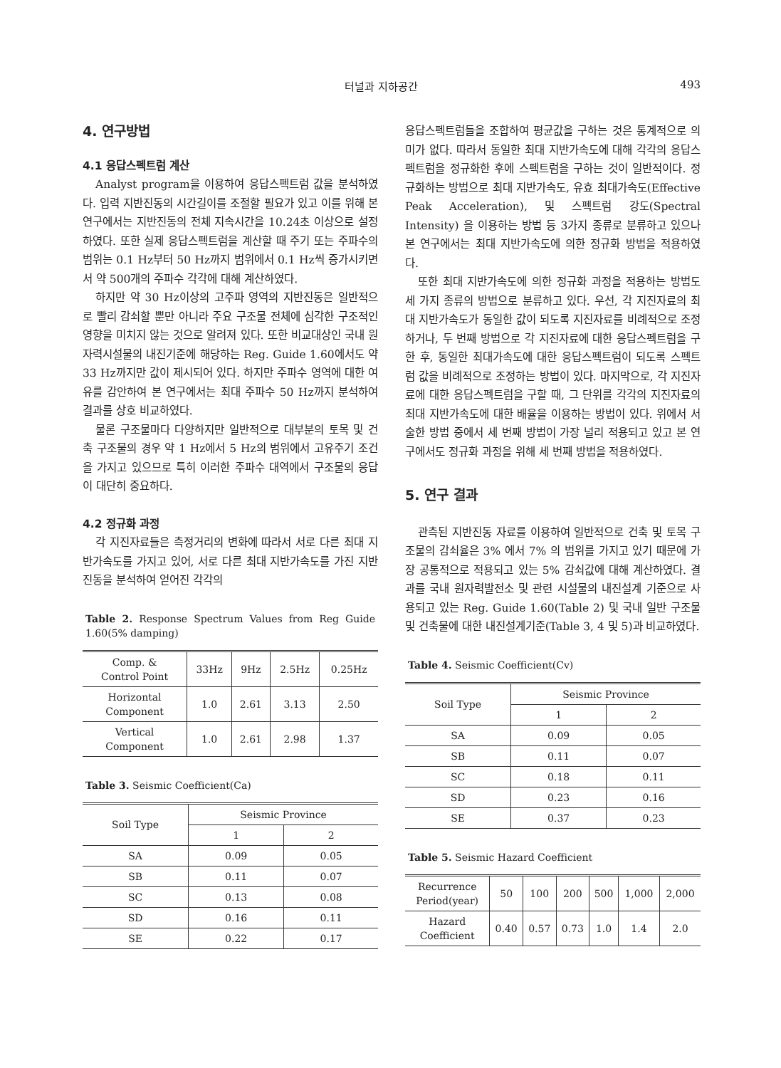터널과 지하공간 493
4. 연구방법
4.1 응답스펙트럼 계산
Analyst program을 이용하여 응답스펙트럼 값을 분석하였다. 입력 지반진동의 시간길이를 조절할 필요가 있고 이를 위해 본 연구에서는 지반진동의 전체 지속시간을 10.24초 이상으로 설정하였다. 또한 실제 응답스펙트럼을 계산할 때 주기 또는 주파수의 범위는 0.1 Hz부터 50 Hz까지 범위에서 0.1 Hz씩 증가시키면서 약 500개의 주파수 각각에 대해 계산하였다.
하지만 약 30 Hz이상의 고주파 영역의 지반진동은 일반적으로 빨리 감쇠할 뿐만 아니라 주요 구조물 전체에 심각한 구조적인 영향을 미치지 않는 것으로 알려져 있다. 또한 비교대상인 국내 원자력시설물의 내진기준에 해당하는 Reg. Guide 1.60에서도 약 33 Hz까지만 값이 제시되어 있다. 하지만 주파수 영역에 대한 여유를 감안하여 본 연구에서는 최대 주파수 50 Hz까지 분석하여 결과를 상호 비교하였다.
물론 구조물마다 다양하지만 일반적으로 대부분의 토목 및 건축 구조물의 경우 약 1 Hz에서 5 Hz의 범위에서 고유주기 조건을 가지고 있으므로 특히 이러한 주파수 대역에서 구조물의 응답이 대단히 중요하다.
4.2 정규화 과정
각 지진자료들은 측정거리의 변화에 따라서 서로 다른 최대 지반가속도를 가지고 있어, 서로 다른 최대 지반가속도를 가진 지반진동을 분석하여 얻어진 각각의
Table 2. Response Spectrum Values from Reg Guide 1.60(5% damping)
| Comp. & Control Point | 33Hz | 9Hz | 2.5Hz | 0.25Hz |
| --- | --- | --- | --- | --- |
| Horizontal Component | 1.0 | 2.61 | 3.13 | 2.50 |
| Vertical Component | 1.0 | 2.61 | 2.98 | 1.37 |
Table 3. Seismic Coefficient(Ca)
| Soil Type | Seismic Province | |
| --- | --- | --- |
| | 1 | 2 |
| SA | 0.09 | 0.05 |
| SB | 0.11 | 0.07 |
| SC | 0.13 | 0.08 |
| SD | 0.16 | 0.11 |
| SE | 0.22 | 0.17 |
응답스펙트럼들을 조합하여 평균값을 구하는 것은 통계적으로 의미가 없다. 따라서 동일한 최대 지반가속도에 대해 각각의 응답스펙트럼을 정규화한 후에 스펙트럼을 구하는 것이 일반적이다. 정규화하는 방법으로 최대 지반가속도, 유효 최대가속도(Effective Peak Acceleration), 및 스펙트럼 강도(Spectral Intensity) 을 이용하는 방법 등 3가지 종류로 분류하고 있으나 본 연구에서는 최대 지반가속도에 의한 정규화 방법을 적용하였다.
또한 최대 지반가속도에 의한 정규화 과정을 적용하는 방법도 세 가지 종류의 방법으로 분류하고 있다. 우선, 각 지진자료의 최대 지반가속도가 동일한 값이 되도록 지진자료를 비례적으로 조정하거나, 두 번째 방법으로 각 지진자료에 대한 응답스펙트럼을 구한 후, 동일한 최대가속도에 대한 응답스펙트럼이 되도록 스펙트럼 값을 비례적으로 조정하는 방법이 있다. 마지막으로, 각 지진자료에 대한 응답스펙트럼을 구할 때, 그 단위를 각각의 지진자료의 최대 지반가속도에 대한 배율을 이용하는 방법이 있다. 위에서 서술한 방법 중에서 세 번째 방법이 가장 널리 적용되고 있고 본 연구에서도 정규화 과정을 위해 세 번째 방법을 적용하였다.
5. 연구 결과
관측된 지반진동 자료를 이용하여 일반적으로 건축 및 토목 구조물의 감쇠율은 3% 에서 7% 의 범위를 가지고 있기 때문에 가장 공통적으로 적용되고 있는 5% 감쇠값에 대해 계산하였다. 결과를 국내 원자력발전소 및 관련 시설물의 내진설계 기준으로 사용되고 있는 Reg. Guide 1.60(Table 2) 및 국내 일반 구조물 및 건축물에 대한 내진설계기준(Table 3, 4 및 5)과 비교하였다.
Table 4. Seismic Coefficient(Cv)
| Soil Type | Seismic Province | |
| --- | --- | --- |
| | 1 | 2 |
| SA | 0.09 | 0.05 |
| SB | 0.11 | 0.07 |
| SC | 0.18 | 0.11 |
| SD | 0.23 | 0.16 |
| SE | 0.37 | 0.23 |
Table 5. Seismic Hazard Coefficient
| Recurrence Period(year) | 50 | 100 | 200 | 500 | 1,000 | 2,000 |
| --- | --- | --- | --- | --- | --- | --- |
| Hazard Coefficient | 0.40 | 0.57 | 0.73 | 1.0 | 1.4 | 2.0 |